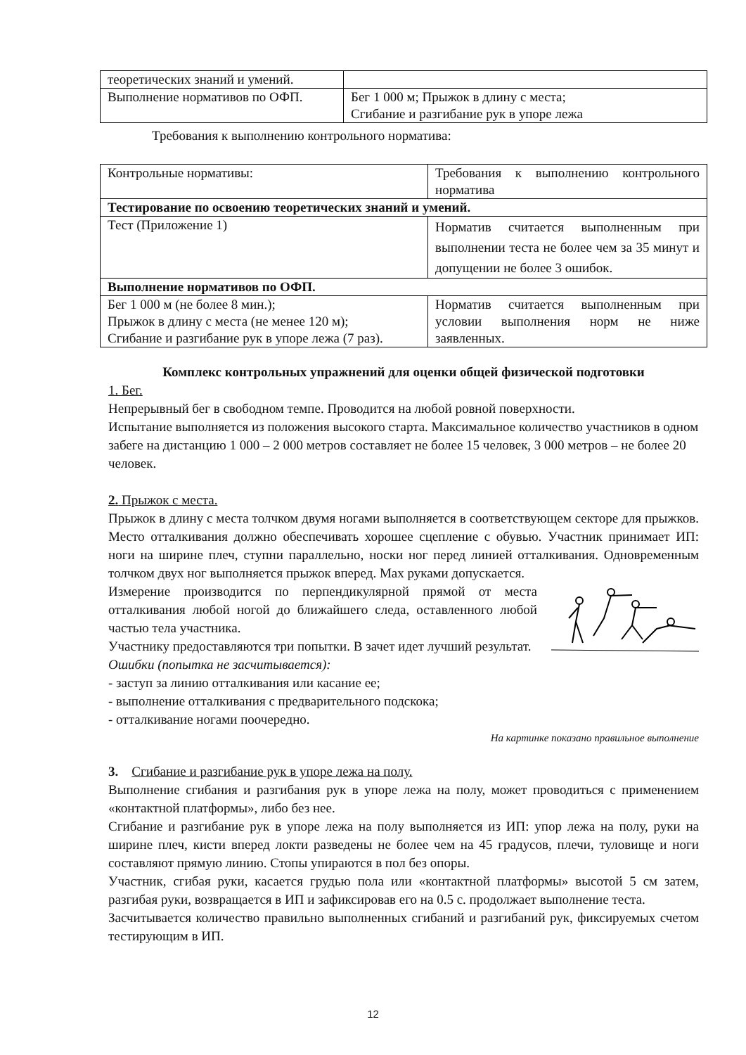| теоретических знаний и умений. | |
| Выполнение нормативов по ОФП. | Бег 1 000 м; Прыжок в длину с места; Сгибание и разгибание рук в упоре лежа |
Требования к выполнению контрольного норматива:
| Контрольные нормативы: | Требования к выполнению контрольного норматива |
| Тестирование по освоению теоретических знаний и умений. | |
| Тест (Приложение 1) | Норматив считается выполненным при выполнении теста не более чем за 35 минут и допущении не более 3 ошибок. |
| Выполнение нормативов по ОФП. | |
| Бег 1 000 м (не более 8 мин.); Прыжок в длину с места (не менее 120 м); Сгибание и разгибание рук в упоре лежа (7 раз). | Норматив считается выполненным при условии выполнения норм не ниже заявленных. |
Комплекс контрольных упражнений для оценки общей физической подготовки
1. Бег.
Непрерывный бег в свободном темпе. Проводится на любой ровной поверхности.
Испытание выполняется из положения высокого старта. Максимальное количество участников в одном забеге на дистанцию 1 000 – 2 000 метров составляет не более 15 человек, 3 000 метров – не более 20 человек.
2. Прыжок с места.
Прыжок в длину с места толчком двумя ногами выполняется в соответствующем секторе для прыжков. Место отталкивания должно обеспечивать хорошее сцепление с обувью. Участник принимает ИП: ноги на ширине плеч, ступни параллельно, носки ног перед линией отталкивания. Одновременным толчком двух ног выполняется прыжок вперед. Мах руками допускается.
Измерение производится по перпендикулярной прямой от места отталкивания любой ногой до ближайшего следа, оставленного любой частью тела участника.
Участнику предоставляются три попытки. В зачет идет лучший результат.
Ошибки (попытка не засчитывается):
- заступ за линию отталкивания или касание ее;
- выполнение отталкивания с предварительного подскока;
- отталкивание ногами поочередно.
На картинке показано правильное выполнение
3. Сгибание и разгибание рук в упоре лежа на полу.
Выполнение сгибания и разгибания рук в упоре лежа на полу, может проводиться с применением «контактной платформы», либо без нее.
Сгибание и разгибание рук в упоре лежа на полу выполняется из ИП: упор лежа на полу, руки на ширине плеч, кисти вперед локти разведены не более чем на 45 градусов, плечи, туловище и ноги составляют прямую линию. Стопы упираются в пол без опоры.
Участник, сгибая руки, касается грудью пола или «контактной платформы» высотой 5 см затем, разгибая руки, возвращается в ИП и зафиксировав его на 0.5 с. продолжает выполнение теста.
Засчитывается количество правильно выполненных сгибаний и разгибаний рук, фиксируемых счетом тестирующим в ИП.
12